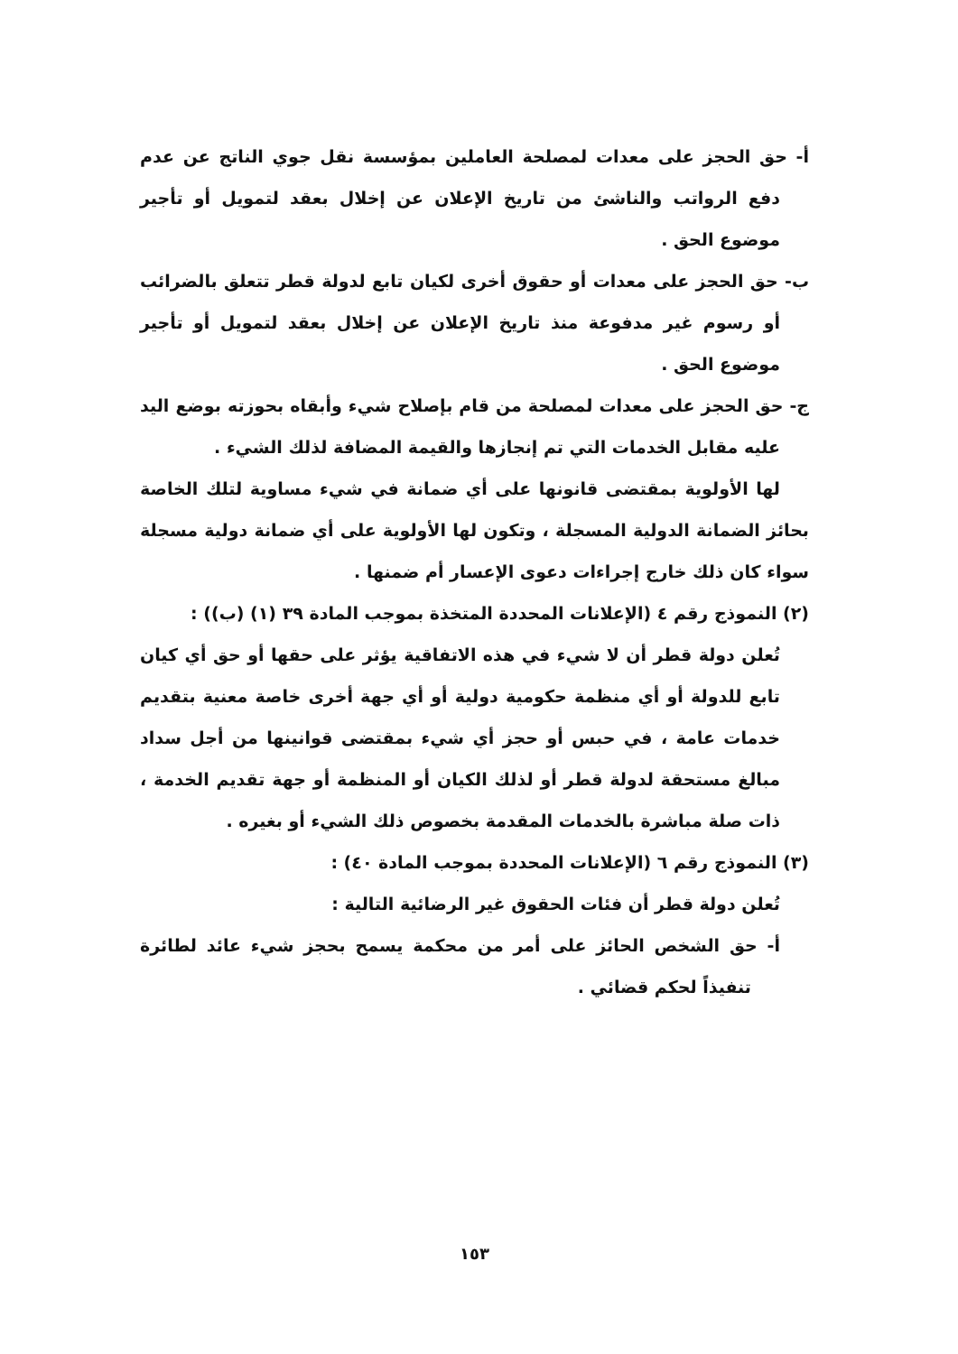أ- حق الحجز على معدات لمصلحة العاملين بمؤسسة نقل جوي الناتج عن عدم دفع الرواتب والناشئ من تاريخ الإعلان عن إخلال بعقد لتمويل أو تأجير موضوع الحق .
ب- حق الحجز على معدات أو حقوق أخرى لكيان تابع لدولة قطر تتعلق بالضرائب أو رسوم غير مدفوعة منذ تاريخ الإعلان عن إخلال بعقد لتمويل أو تأجير موضوع الحق .
ج- حق الحجز على معدات لمصلحة من قام بإصلاح شيء وأبقاه بحوزته بوضع اليد عليه مقابل الخدمات التي تم إنجازها والقيمة المضافة لذلك الشيء .
لها الأولوية بمقتضى قانونها على أي ضمانة في شيء مساوية لتلك الخاصة بحائز الضمانة الدولية المسجلة ، وتكون لها الأولوية على أي ضمانة دولية مسجلة سواء كان ذلك خارج إجراءات دعوى الإعسار أم ضمنها .
(٢) النموذج رقم ٤ (الإعلانات المحددة المتخذة بموجب المادة ٣٩ (١) (ب)) :
تُعلن دولة قطر أن لا شيء في هذه الاتفاقية يؤثر على حقها أو حق أي كيان تابع للدولة أو أي منظمة حكومية دولية أو أي جهة أخرى خاصة معنية بتقديم خدمات عامة ، في حبس أو حجز أي شيء بمقتضى قوانينها من أجل سداد مبالغ مستحقة لدولة قطر أو لذلك الكيان أو المنظمة أو جهة تقديم الخدمة ، ذات صلة مباشرة بالخدمات المقدمة بخصوص ذلك الشيء أو بغيره .
(٣) النموذج رقم ٦ (الإعلانات المحددة بموجب المادة ٤٠) :
تُعلن دولة قطر أن فئات الحقوق غير الرضائية التالية :
أ- حق الشخص الحائز على أمر من محكمة يسمح بحجز شيء عائد لطائرة تنفيذاً لحكم قضائي .
١٥٣